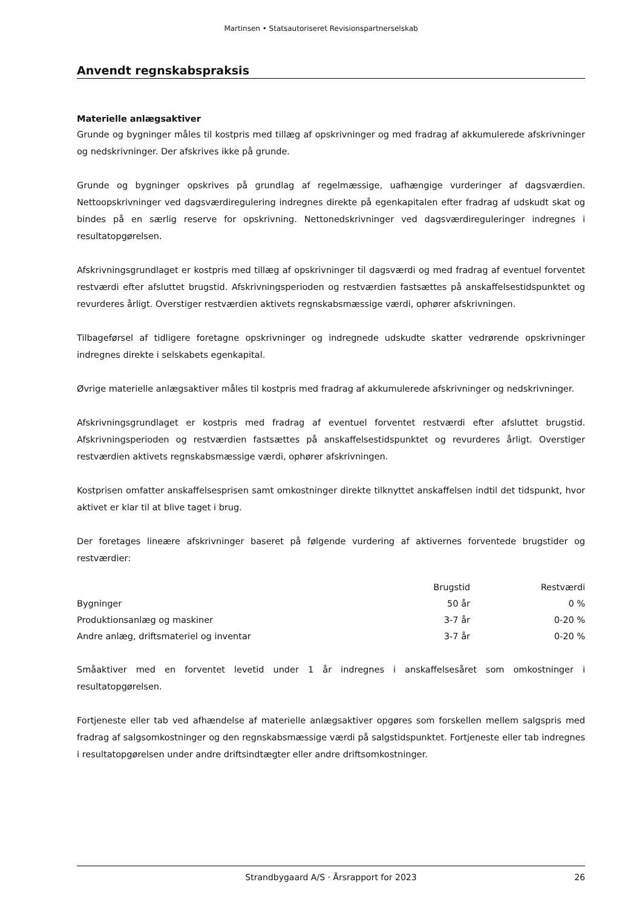Martinsen • Statsautoriseret Revisionspartnerselskab
Anvendt regnskabspraksis
Materielle anlægsaktiver
Grunde og bygninger måles til kostpris med tillæg af opskrivninger og med fradrag af akkumulerede afskrivninger og nedskrivninger. Der afskrives ikke på grunde.
Grunde og bygninger opskrives på grundlag af regelmæssige, uafhængige vurderinger af dagsværdien. Nettoopskrivninger ved dagsværdiregulering indregnes direkte på egenkapitalen efter fradrag af udskudt skat og bindes på en særlig reserve for opskrivning. Nettonedskrivninger ved dagsværdireguleringer indregnes i resultatopgørelsen.
Afskrivningsgrundlaget er kostpris med tillæg af opskrivninger til dagsværdi og med fradrag af eventuel forventet restværdi efter afsluttet brugstid. Afskrivningsperioden og restværdien fastsættes på anskaffelsestidspunktet og revurderes årligt. Overstiger restværdien aktivets regnskabsmæssige værdi, ophører afskrivningen.
Tilbageførsel af tidligere foretagne opskrivninger og indregnede udskudte skatter vedrørende opskrivninger indregnes direkte i selskabets egenkapital.
Øvrige materielle anlægsaktiver måles til kostpris med fradrag af akkumulerede afskrivninger og nedskrivninger.
Afskrivningsgrundlaget er kostpris med fradrag af eventuel forventet restværdi efter afsluttet brugstid. Afskrivningsperioden og restværdien fastsættes på anskaffelsestidspunktet og revurderes årligt. Overstiger restværdien aktivets regnskabsmæssige værdi, ophører afskrivningen.
Kostprisen omfatter anskaffelsesprisen samt omkostninger direkte tilknyttet anskaffelsen indtil det tidspunkt, hvor aktivet er klar til at blive taget i brug.
Der foretages lineære afskrivninger baseret på følgende vurdering af aktivernes forventede brugstider og restværdier:
| | Brugstid | Restværdi |
| --- | --- | --- |
| Bygninger | 50 år | 0 % |
| Produktionsanlæg og maskiner | 3-7 år | 0-20 % |
| Andre anlæg, driftsmateriel og inventar | 3-7 år | 0-20 % |
Småaktiver med en forventet levetid under 1 år indregnes i anskaffelsesåret som omkostninger i resultatopgørelsen.
Fortjeneste eller tab ved afhændelse af materielle anlægsaktiver opgøres som forskellen mellem salgspris med fradrag af salgsomkostninger og den regnskabsmæssige værdi på salgstidspunktet. Fortjeneste eller tab indregnes i resultatopgørelsen under andre driftsindtægter eller andre driftsomkostninger.
Strandbygaard A/S · Årsrapport for 2023 26